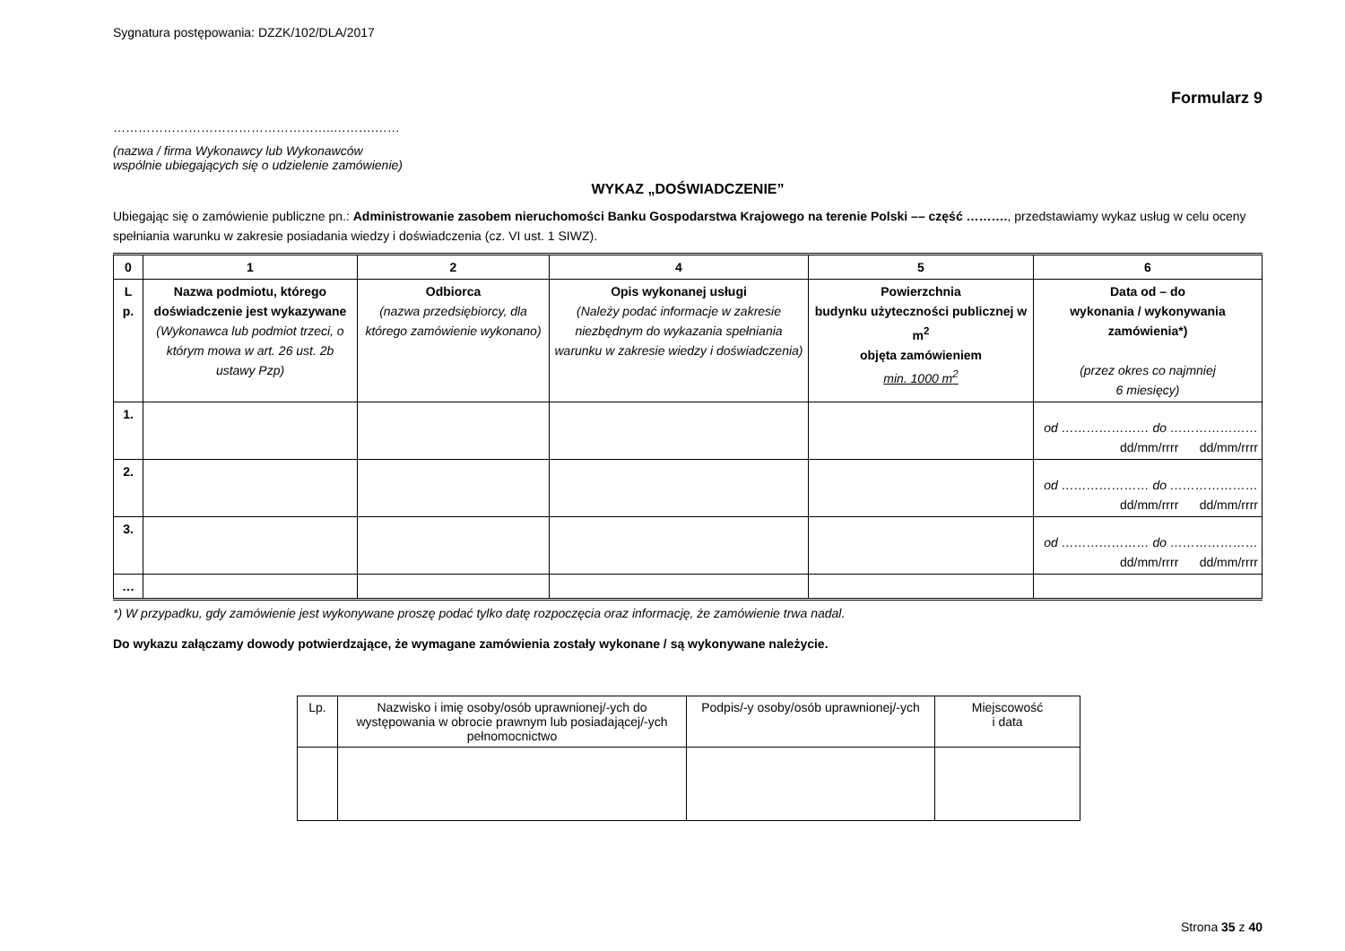Sygnatura postępowania: DZZK/102/DLA/2017
Formularz 9
……………………………………………..……….……
(nazwa / firma Wykonawcy lub Wykonawców
wspólnie ubiegających się o udzielenie zamówienie)
WYKAZ „DOŚWIADCZENIE”
Ubiegając się o zamówienie publiczne pn.: Administrowanie zasobem nieruchomości Banku Gospodarstwa Krajowego na terenie Polski –– część ………., przedstawiamy wykaz usług w celu oceny spełniania warunku w zakresie posiadania wiedzy i doświadczenia (cz. VI ust. 1 SIWZ).
| 0 | 1 | 2 | 4 | 5 | 6 |
| --- | --- | --- | --- | --- | --- |
| L p. | Nazwa podmiotu, którego doświadczenie jest wykazywane (Wykonawca lub podmiot trzeci, o którym mowa w art. 26 ust. 2b ustawy Pzp) | Odbiorca (nazwa przedsiębiorcy, dla którego zamówienie wykonano) | Opis wykonanej usługi (Należy podać informacje w zakresie niezbędnym do wykazania spełniania warunku w zakresie wiedzy i doświadczenia) | Powierzchnia budynku użyteczności publicznej w m<sup>2</sup> objęta zamówieniem min. 1000 m<sup>2</sup> | Data od – do wykonania / wykonywania zamówienia*) (przez okres co najmniej 6 miesięcy) |
| 1. | | | | | od ………………… do ………………… dd/mm/rrrr dd/mm/rrrr |
| 2. | | | | | od ………………… do ………………… dd/mm/rrrr dd/mm/rrrr |
| 3. | | | | | od ………………… do ………………… dd/mm/rrrr dd/mm/rrrr |
| … | | | | | |
*) W przypadku, gdy zamówienie jest wykonywane proszę podać tylko datę rozpoczęcia oraz informację, że zamówienie trwa nadal.
Do wykazu załączamy dowody potwierdzające, że wymagane zamówienia zostały wykonane / są wykonywane należycie.
| Lp. | Nazwisko i imię osoby/osób uprawnionej/-ych do występowania w obrocie prawnym lub posiadającej/-ych pełnomocnictwo | Podpis/-y osoby/osób uprawnionej/-ych | Miejscowość i data |
| --- | --- | --- | --- |
Strona 35 z 40